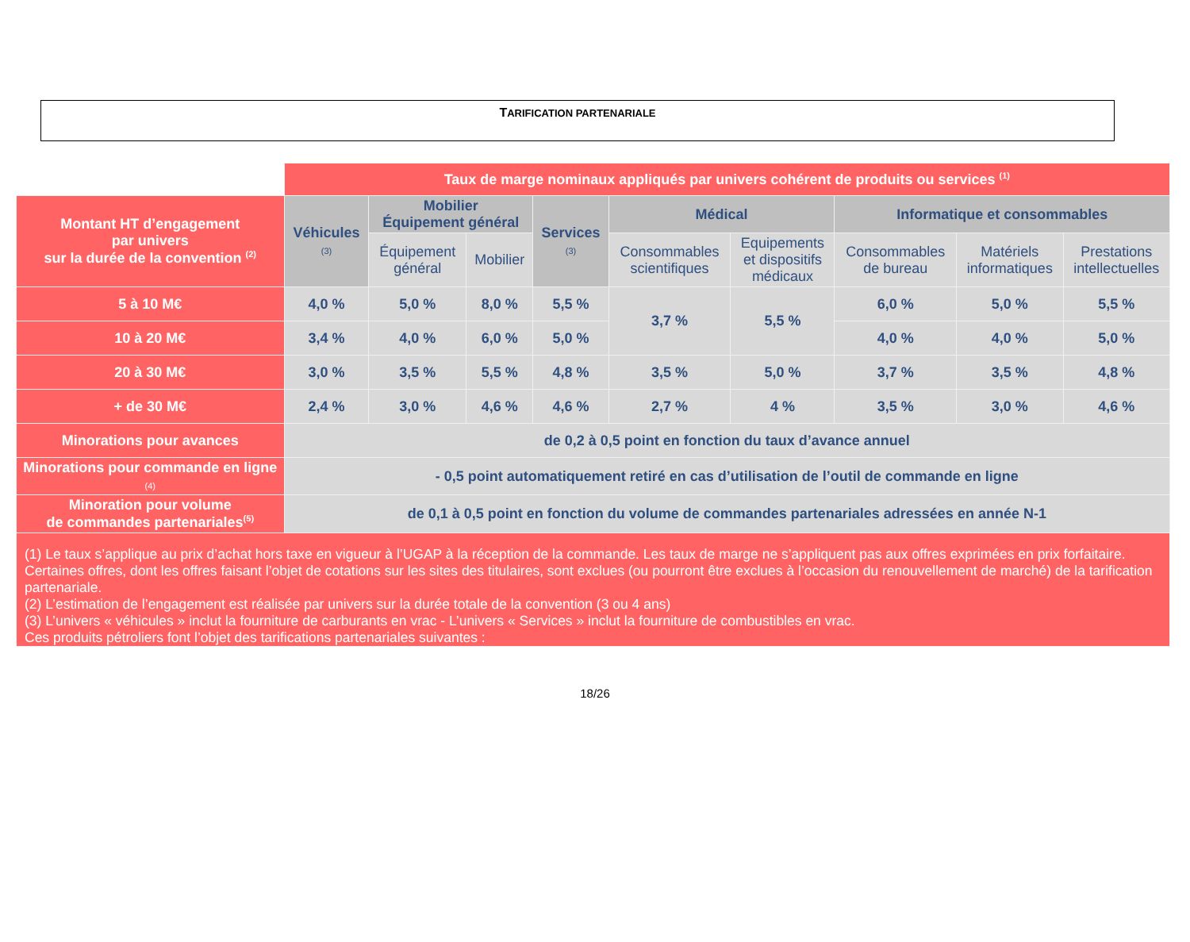TARIFICATION PARTENARIALE
| | Taux de marge nominaux appliqués par univers cohérent de produits ou services <sup>(1)</sup> | | | | | | | | |
| Montant HT d’engagement par univers sur la durée de la convention <sup>(2)</sup> | Véhicules (3) | Mobilier Équipement général | | Services (3) | Médical | | Informatique et consommables | | |
| | | Équipement général | Mobilier | | Consommables scientifiques | Equipements et dispositifs médicaux | Consommables de bureau | Matériels informatiques | Prestations intellectuelles |
| 5 à 10 M€ | 4,0 % | 5,0 % | 8,0 % | 5,5 % | 3,7 % | 5,5 % | 6,0 % | 5,0 % | 5,5 % |
| 10 à 20 M€ | 3,4 % | 4,0 % | 6,0 % | 5,0 % | | | 4,0 % | 4,0 % | 5,0 % |
| 20 à 30 M€ | 3,0 % | 3,5 % | 5,5 % | 4,8 % | 3,5 % | 5,0 % | 3,7 % | 3,5 % | 4,8 % |
| + de 30 M€ | 2,4 % | 3,0 % | 4,6 % | 4,6 % | 2,7 % | 4 % | 3,5 % | 3,0 % | 4,6 % |
| Minorations pour avances | de 0,2 à 0,5 point en fonction du taux d’avance annuel | | | | | | | | |
| Minorations pour commande en ligne (4) | - 0,5 point automatiquement retiré en cas d’utilisation de l’outil de commande en ligne | | | | | | | | |
| Minoration pour volume de commandes partenariales<sup>(5)</sup> | de 0,1 à 0,5 point en fonction du volume de commandes partenariales adressées en année N-1 | | | | | | | | |
| (1) Le taux s’applique au prix d’achat hors taxe en vigueur à l’UGAP à la réception de la commande. Les taux de marge ne s’appliquent pas aux offres exprimées en prix forfaitaire. Certaines offres, dont les offres faisant l’objet de cotations sur les sites des titulaires, sont exclues (ou pourront être exclues à l’occasion du renouvellement de marché) de la tarification partenariale. (2) L’estimation de l’engagement est réalisée par univers sur la durée totale de la convention (3 ou 4 ans) (3) L’univers « véhicules » inclut la fourniture de carburants en vrac - L’univers « Services » inclut la fourniture de combustibles en vrac. Ces produits pétroliers font l’objet des tarifications partenariales suivantes : | | | | | | | | | |
18/26